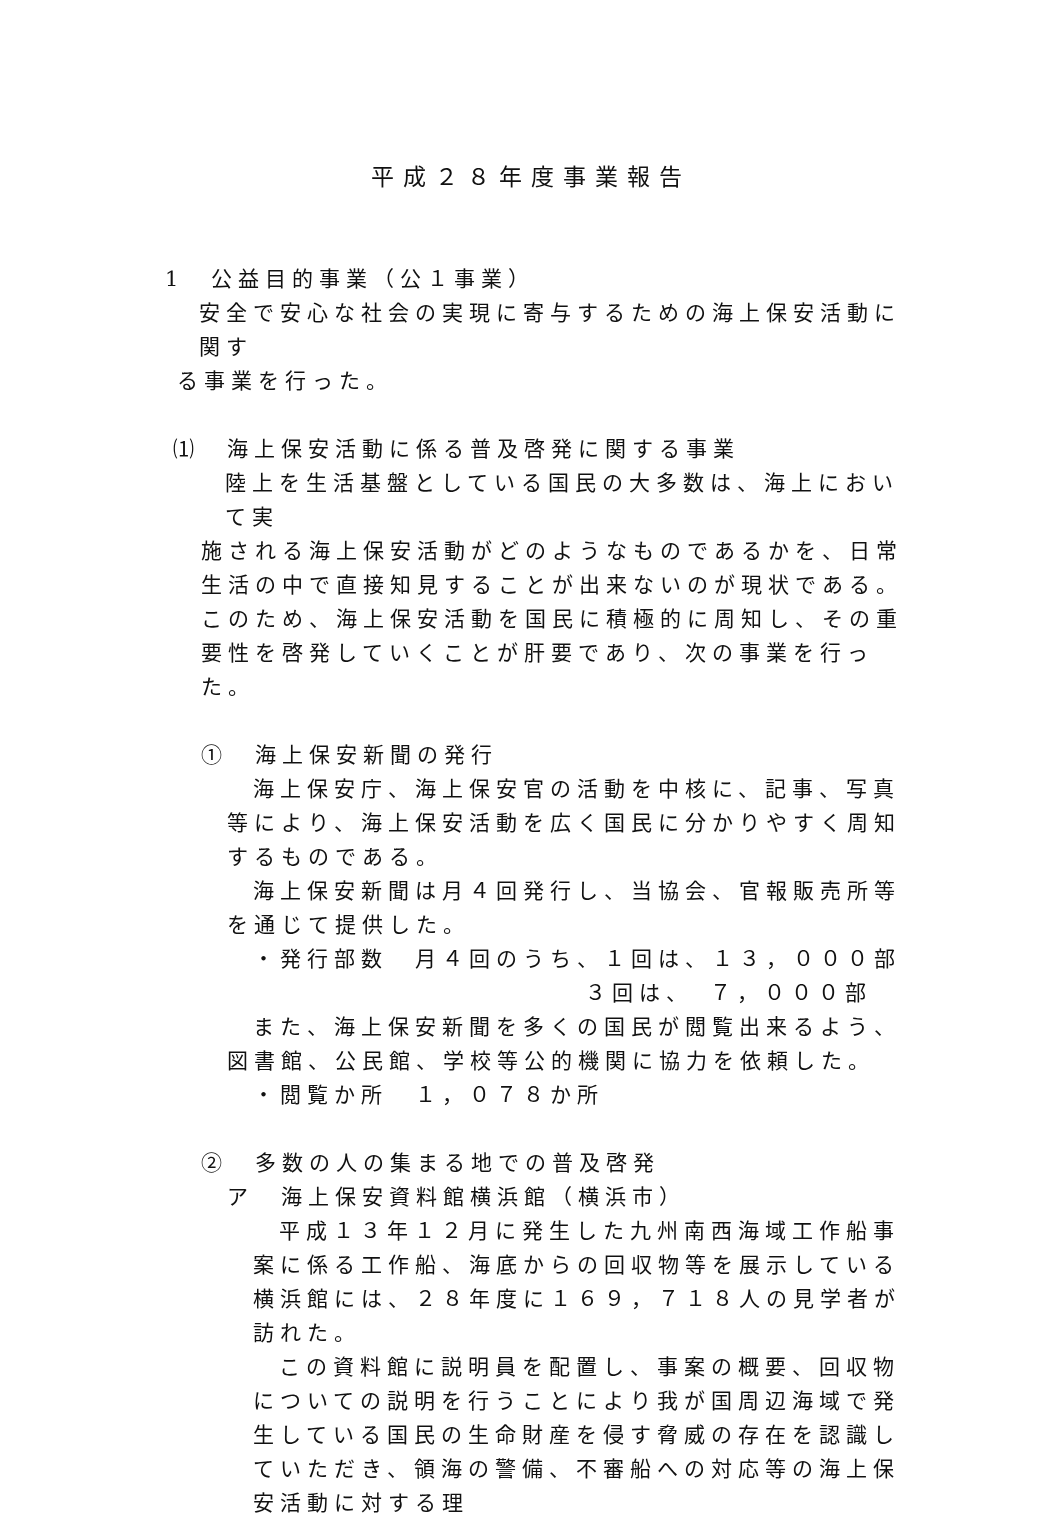平成２８年度事業報告
1　公益目的事業（公１事業）
安全で安心な社会の実現に寄与するための海上保安活動に関す
る事業を行った。
⑴　海上保安活動に係る普及啓発に関する事業
陸上を生活基盤としている国民の大多数は、海上において実
施される海上保安活動がどのようなものであるかを、日常生活の中で直接知見することが出来ないのが現状である。このため、海上保安活動を国民に積極的に周知し、その重要性を啓発していくことが肝要であり、次の事業を行った。
①　海上保安新聞の発行
海上保安庁、海上保安官の活動を中核に、記事、写真等により、海上保安活動を広く国民に分かりやすく周知するものである。
海上保安新聞は月４回発行し、当協会、官報販売所等を通じて提供した。
・発行部数　月４回のうち、１回は、１３，０００部
３回は、　７，０００部
また、海上保安新聞を多くの国民が閲覧出来るよう、図書館、公民館、学校等公的機関に協力を依頼した。
・閲覧か所　１，０７８か所
②　多数の人の集まる地での普及啓発
ア　海上保安資料館横浜館（横浜市）
平成１３年１２月に発生した九州南西海域工作船事案に係る工作船、海底からの回収物等を展示している横浜館には、２８年度に１６９，７１８人の見学者が訪れた。
この資料館に説明員を配置し、事案の概要、回収物についての説明を行うことにより我が国周辺海域で発生している国民の生命財産を侵す脅威の存在を認識していただき、領海の警備、不審船への対応等の海上保安活動に対する理